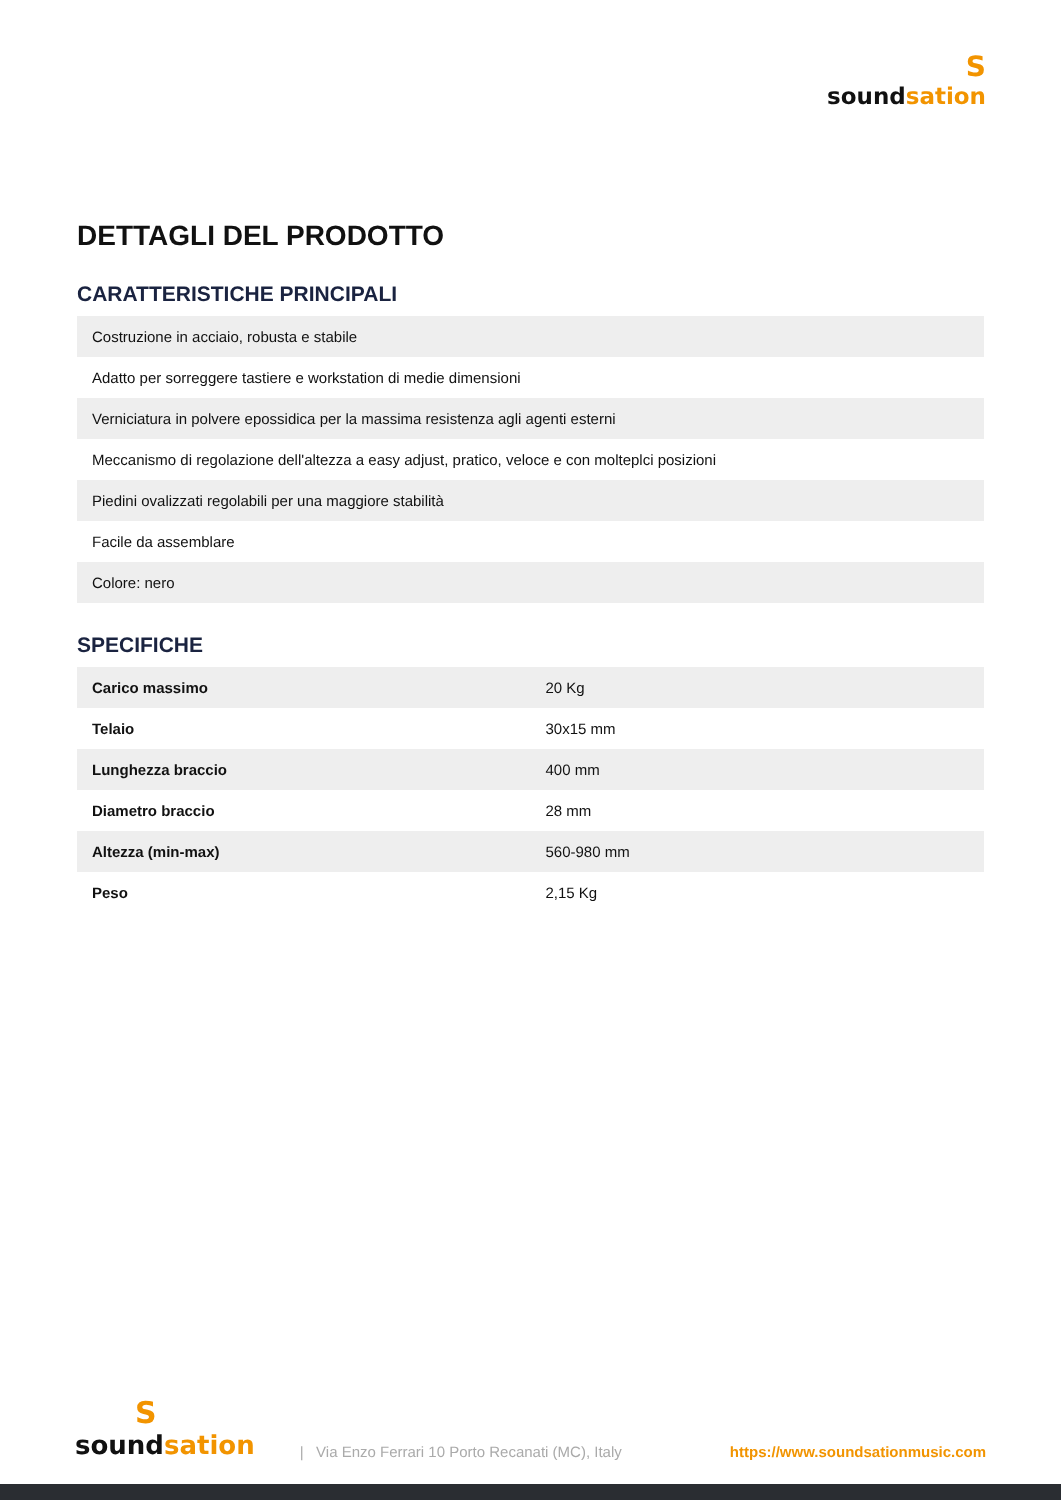S
soundsation
DETTAGLI DEL PRODOTTO
CARATTERISTICHE PRINCIPALI
| Costruzione in acciaio, robusta e stabile |
| Adatto per sorreggere tastiere e workstation di medie dimensioni |
| Verniciatura in polvere epossidica per la massima resistenza agli agenti esterni |
| Meccanismo di regolazione dell'altezza a easy adjust, pratico, veloce e con molteplci posizioni |
| Piedini ovalizzati regolabili per una maggiore stabilità |
| Facile da assemblare |
| Colore: nero |
SPECIFICHE
| Carico massimo | 20 Kg |
| Telaio | 30x15 mm |
| Lunghezza braccio | 400 mm |
| Diametro braccio | 28 mm |
| Altezza (min-max) | 560-980 mm |
| Peso | 2,15 Kg |
S
soundsation
| Via Enzo Ferrari 10 Porto Recanati (MC), Italy
https://www.soundsationmusic.com